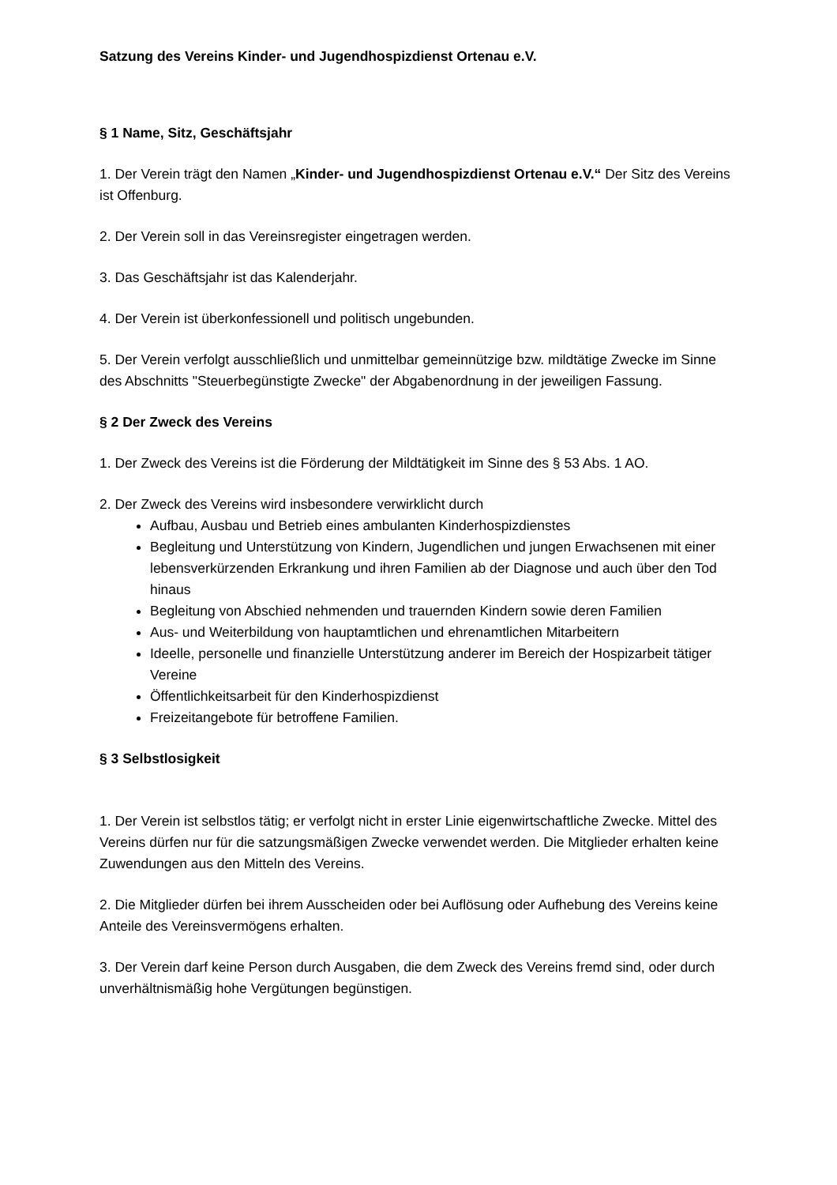Satzung des Vereins Kinder- und Jugendhospizdienst Ortenau e.V.
§ 1 Name, Sitz, Geschäftsjahr
1. Der Verein trägt den Namen „Kinder- und Jugendhospizdienst Ortenau e.V.“ Der Sitz des Vereins ist Offenburg.
2. Der Verein soll in das Vereinsregister eingetragen werden.
3. Das Geschäftsjahr ist das Kalenderjahr.
4. Der Verein ist überkonfessionell und politisch ungebunden.
5. Der Verein verfolgt ausschließlich und unmittelbar gemeinnützige bzw. mildtätige Zwecke im Sinne des Abschnitts "Steuerbegünstigte Zwecke" der Abgabenordnung in der jeweiligen Fassung.
§ 2 Der Zweck des Vereins
1. Der Zweck des Vereins ist die Förderung der Mildtätigkeit im Sinne des § 53 Abs. 1 AO.
2. Der Zweck des Vereins wird insbesondere verwirklicht durch
Aufbau, Ausbau und Betrieb eines ambulanten Kinderhospizdienstes
Begleitung und Unterstützung von Kindern, Jugendlichen und jungen Erwachsenen mit einer lebensverkürzenden Erkrankung und ihren Familien ab der Diagnose und auch über den Tod hinaus
Begleitung von Abschied nehmenden und trauernden Kindern sowie deren Familien
Aus- und Weiterbildung von hauptamtlichen und ehrenamtlichen Mitarbeitern
Ideelle, personelle und finanzielle Unterstützung anderer im Bereich der Hospizarbeit tätiger Vereine
Öffentlichkeitsarbeit für den Kinderhospizdienst
Freizeitangebote für betroffene Familien.
§ 3 Selbstlosigkeit
1. Der Verein ist selbstlos tätig; er verfolgt nicht in erster Linie eigenwirtschaftliche Zwecke. Mittel des Vereins dürfen nur für die satzungsmäßigen Zwecke verwendet werden. Die Mitglieder erhalten keine Zuwendungen aus den Mitteln des Vereins.
2. Die Mitglieder dürfen bei ihrem Ausscheiden oder bei Auflösung oder Aufhebung des Vereins keine Anteile des Vereinsvermögens erhalten.
3. Der Verein darf keine Person durch Ausgaben, die dem Zweck des Vereins fremd sind, oder durch unverhältnismäßig hohe Vergütungen begünstigen.